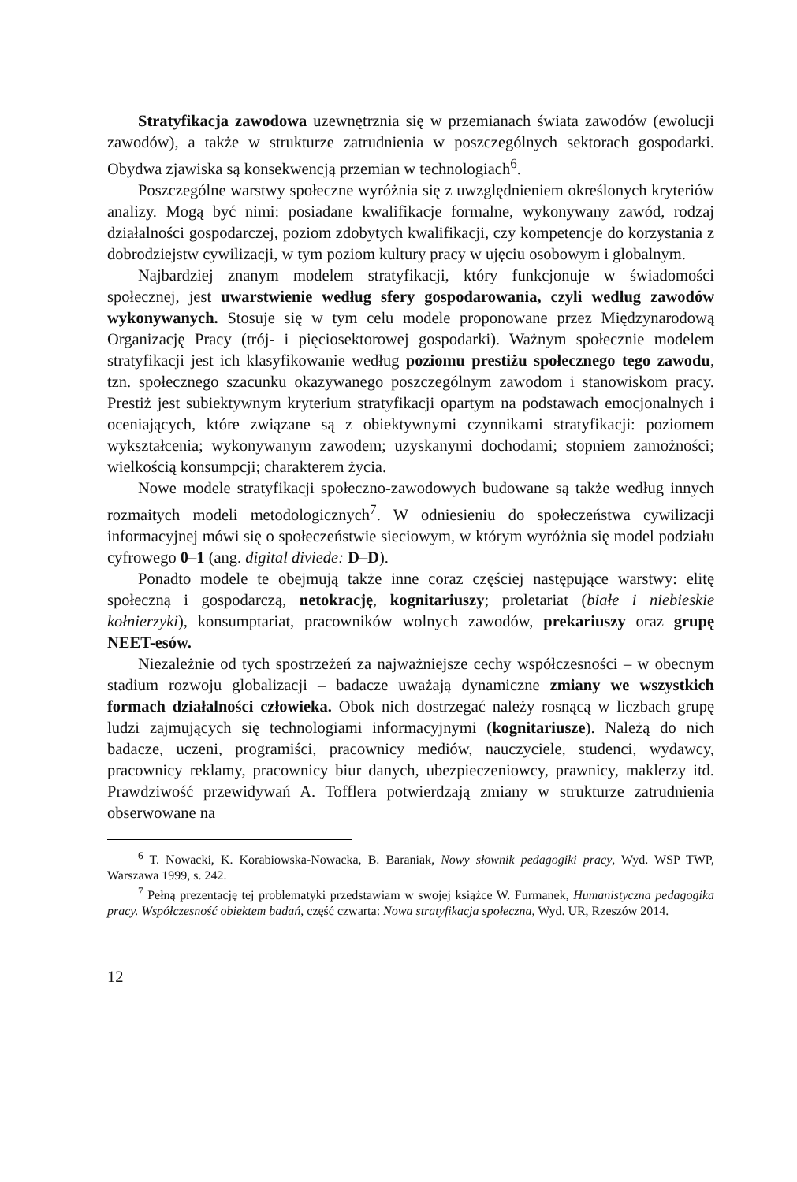Stratyfikacja zawodowa uzewnętrznia się w przemianach świata zawodów (ewolucji zawodów), a także w strukturze zatrudnienia w poszczególnych sektorach gospodarki. Obydwa zjawiska są konsekwencją przemian w technologiach<sup>6</sup>.
Poszczególne warstwy społeczne wyróżnia się z uwzględnieniem określonych kryteriów analizy. Mogą być nimi: posiadane kwalifikacje formalne, wykonywany zawód, rodzaj działalności gospodarczej, poziom zdobytych kwalifikacji, czy kompetencje do korzystania z dobrodziejstw cywilizacji, w tym poziom kultury pracy w ujęciu osobowym i globalnym.
Najbardziej znanym modelem stratyfikacji, który funkcjonuje w świadomości społecznej, jest uwarstwienie według sfery gospodarowania, czyli według zawodów wykonywanych. Stosuje się w tym celu modele proponowane przez Międzynarodową Organizację Pracy (trój- i pięciosektorowej gospodarki). Ważnym społecznie modelem stratyfikacji jest ich klasyfikowanie według poziomu prestiżu społecznego tego zawodu, tzn. społecznego szacunku okazywanego poszczególnym zawodom i stanowiskom pracy. Prestiż jest subiektywnym kryterium stratyfikacji opartym na podstawach emocjonalnych i oceniających, które związane są z obiektywnymi czynnikami stratyfikacji: poziomem wykształcenia; wykonywanym zawodem; uzyskanymi dochodami; stopniem zamożności; wielkością konsumpcji; charakterem życia.
Nowe modele stratyfikacji społeczno-zawodowych budowane są także według innych rozmaitych modeli metodologicznych<sup>7</sup>. W odniesieniu do społeczeństwa cywilizacji informacyjnej mówi się o społeczeństwie sieciowym, w którym wyróżnia się model podziału cyfrowego 0–1 (ang. digital diviede: D–D).
Ponadto modele te obejmują także inne coraz częściej następujące warstwy: elitę społeczną i gospodarczą, netokrację, kognitariuszy; proletariat (białe i niebieskie kołnierzyki), konsumptariat, pracowników wolnych zawodów, prekariuszy oraz grupę NEET-esów.
Niezależnie od tych spostrzeżeń za najważniejsze cechy współczesności – w obecnym stadium rozwoju globalizacji – badacze uważają dynamiczne zmiany we wszystkich formach działalności człowieka. Obok nich dostrzegać należy rosnącą w liczbach grupę ludzi zajmujących się technologiami informacyjnymi (kognitariusze). Należą do nich badacze, uczeni, programiści, pracownicy mediów, nauczyciele, studenci, wydawcy, pracownicy reklamy, pracownicy biur danych, ubezpieczeniowcy, prawnicy, maklerzy itd. Prawdziwość przewidywań A. Tofflera potwierdzają zmiany w strukturze zatrudnienia obserwowane na
<sup>6</sup> T. Nowacki, K. Korabiowska-Nowacka, B. Baraniak, Nowy słownik pedagogiki pracy, Wyd. WSP TWP, Warszawa 1999, s. 242.
<sup>7</sup> Pełną prezentację tej problematyki przedstawiam w swojej książce W. Furmanek, Humanistyczna pedagogika pracy. Współczesność obiektem badań, część czwarta: Nowa stratyfikacja społeczna, Wyd. UR, Rzeszów 2014.
12